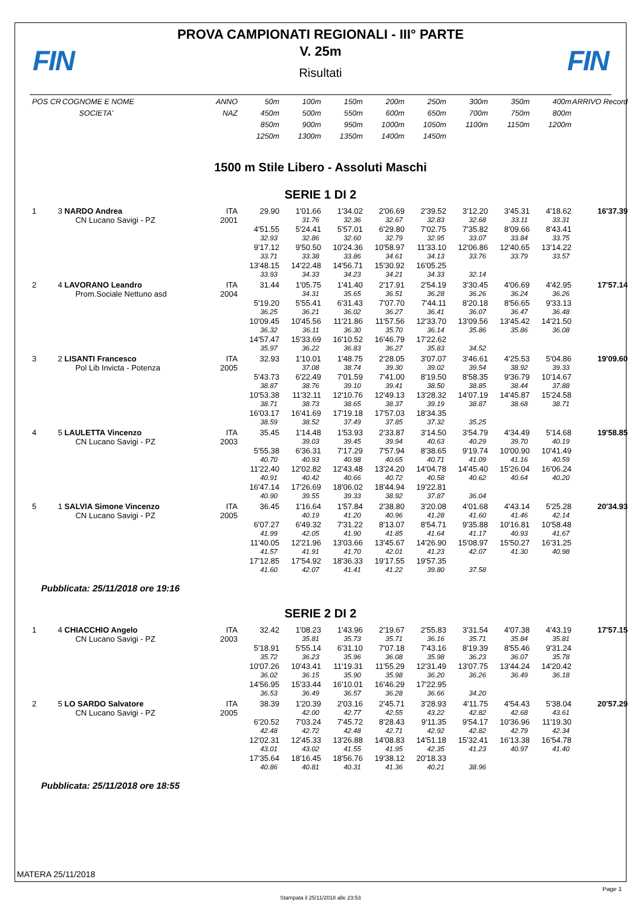FIN
PROVA CAMPIONATI REGIONALI - III° PARTE
V. 25m
Risultati
FIN
| POS | CR | COGNOME E NOME | ANNO | 50m | 100m | 150m | 200m | 250m | 300m | 350m | 400m | ARRIVO Record |
| --- | --- | --- | --- | --- | --- | --- | --- | --- | --- | --- | --- | --- |
| | | SOCIETA' | NAZ | 450m | 500m | 550m | 600m | 650m | 700m | 750m | 800m | |
| | | | | 850m | 900m | 950m | 1000m | 1050m | 1100m | 1150m | 1200m | |
| | | | | 1250m | 1300m | 1350m | 1400m | 1450m | | | | |
1500 m Stile Libero - Assoluti Maschi
SERIE 1 DI 2
| 1 | 3 | NARDO Andrea | ITA | 29.90 | 1'01.66 | 1'34.02 | 2'06.69 | 2'39.52 | 3'12.20 | 3'45.31 | 4'18.62 | 16'37.39 |
| | | CN Lucano Savigi - PZ | 2001 | | 31.76 | 32.36 | 32.67 | 32.83 | 32.68 | 33.11 | 33.31 | |
| | | | | 4'51.55 | 5'24.41 | 5'57.01 | 6'29.80 | 7'02.75 | 7'35.82 | 8'09.66 | 8'43.41 | |
| | | | | 32.93 | 32.86 | 32.60 | 32.79 | 32.95 | 33.07 | 33.84 | 33.75 | |
| | | | | 9'17.12 | 9'50.50 | 10'24.36 | 10'58.97 | 11'33.10 | 12'06.86 | 12'40.65 | 13'14.22 | |
| | | | | 33.71 | 33.38 | 33.86 | 34.61 | 34.13 | 33.76 | 33.79 | 33.57 | |
| | | | | 13'48.15 | 14'22.48 | 14'56.71 | 15'30.92 | 16'05.25 | | | | |
| | | | | 33.93 | 34.33 | 34.23 | 34.21 | 34.33 | 32.14 | | | |
| 2 | 4 | LAVORANO Leandro | ITA | 31.44 | 1'05.75 | 1'41.40 | 2'17.91 | 2'54.19 | 3'30.45 | 4'06.69 | 4'42.95 | 17'57.14 |
| | | Prom.Sociale Nettuno asd | 2004 | | 34.31 | 35.65 | 36.51 | 36.28 | 36.26 | 36.24 | 36.26 | |
| | | | | 5'19.20 | 5'55.41 | 6'31.43 | 7'07.70 | 7'44.11 | 8'20.18 | 8'56.65 | 9'33.13 | |
| | | | | 36.25 | 36.21 | 36.02 | 36.27 | 36.41 | 36.07 | 36.47 | 36.48 | |
| | | | | 10'09.45 | 10'45.56 | 11'21.86 | 11'57.56 | 12'33.70 | 13'09.56 | 13'45.42 | 14'21.50 | |
| | | | | 36.32 | 36.11 | 36.30 | 35.70 | 36.14 | 35.86 | 35.86 | 36.08 | |
| | | | | 14'57.47 | 15'33.69 | 16'10.52 | 16'46.79 | 17'22.62 | | | | |
| | | | | 35.97 | 36.22 | 36.83 | 36.27 | 35.83 | 34.52 | | | |
| 3 | 2 | LISANTI Francesco | ITA | 32.93 | 1'10.01 | 1'48.75 | 2'28.05 | 3'07.07 | 3'46.61 | 4'25.53 | 5'04.86 | 19'09.60 |
| | | Pol Lib Invicta - Potenza | 2005 | | 37.08 | 38.74 | 39.30 | 39.02 | 39.54 | 38.92 | 39.33 | |
| | | | | 5'43.73 | 6'22.49 | 7'01.59 | 7'41.00 | 8'19.50 | 8'58.35 | 9'36.79 | 10'14.67 | |
| | | | | 38.87 | 38.76 | 39.10 | 39.41 | 38.50 | 38.85 | 38.44 | 37.88 | |
| | | | | 10'53.38 | 11'32.11 | 12'10.76 | 12'49.13 | 13'28.32 | 14'07.19 | 14'45.87 | 15'24.58 | |
| | | | | 38.71 | 38.73 | 38.65 | 38.37 | 39.19 | 38.87 | 38.68 | 38.71 | |
| | | | | 16'03.17 | 16'41.69 | 17'19.18 | 17'57.03 | 18'34.35 | | | | |
| | | | | 38.59 | 38.52 | 37.49 | 37.85 | 37.32 | 35.25 | | | |
| 4 | 5 | LAULETTA Vincenzo | ITA | 35.45 | 1'14.48 | 1'53.93 | 2'33.87 | 3'14.50 | 3'54.79 | 4'34.49 | 5'14.68 | 19'58.85 |
| | | CN Lucano Savigi - PZ | 2003 | | 39.03 | 39.45 | 39.94 | 40.63 | 40.29 | 39.70 | 40.19 | |
| | | | | 5'55.38 | 6'36.31 | 7'17.29 | 7'57.94 | 8'38.65 | 9'19.74 | 10'00.90 | 10'41.49 | |
| | | | | 40.70 | 40.93 | 40.98 | 40.65 | 40.71 | 41.09 | 41.16 | 40.59 | |
| | | | | 11'22.40 | 12'02.82 | 12'43.48 | 13'24.20 | 14'04.78 | 14'45.40 | 15'26.04 | 16'06.24 | |
| | | | | 40.91 | 40.42 | 40.66 | 40.72 | 40.58 | 40.62 | 40.64 | 40.20 | |
| | | | | 16'47.14 | 17'26.69 | 18'06.02 | 18'44.94 | 19'22.81 | | | | |
| | | | | 40.90 | 39.55 | 39.33 | 38.92 | 37.87 | 36.04 | | | |
| 5 | 1 | SALVIA Simone Vincenzo | ITA | 36.45 | 1'16.64 | 1'57.84 | 2'38.80 | 3'20.08 | 4'01.68 | 4'43.14 | 5'25.28 | 20'34.93 |
| | | CN Lucano Savigi - PZ | 2005 | | 40.19 | 41.20 | 40.96 | 41.28 | 41.60 | 41.46 | 42.14 | |
| | | | | 6'07.27 | 6'49.32 | 7'31.22 | 8'13.07 | 8'54.71 | 9'35.88 | 10'16.81 | 10'58.48 | |
| | | | | 41.99 | 42.05 | 41.90 | 41.85 | 41.64 | 41.17 | 40.93 | 41.67 | |
| | | | | 11'40.05 | 12'21.96 | 13'03.66 | 13'45.67 | 14'26.90 | 15'08.97 | 15'50.27 | 16'31.25 | |
| | | | | 41.57 | 41.91 | 41.70 | 42.01 | 41.23 | 42.07 | 41.30 | 40.98 | |
| | | | | 17'12.85 | 17'54.92 | 18'36.33 | 19'17.55 | 19'57.35 | | | | |
| | | | | 41.60 | 42.07 | 41.41 | 41.22 | 39.80 | 37.58 | | | |
Pubblicata: 25/11/2018 ore 19:16
SERIE 2 DI 2
| 1 | 4 | CHIACCHIO Angelo | ITA | 32.42 | 1'08.23 | 1'43.96 | 2'19.67 | 2'55.83 | 3'31.54 | 4'07.38 | 4'43.19 | 17'57.15 |
| | | CN Lucano Savigi - PZ | 2003 | | 35.81 | 35.73 | 35.71 | 36.16 | 35.71 | 35.84 | 35.81 | |
| | | | | 5'18.91 | 5'55.14 | 6'31.10 | 7'07.18 | 7'43.16 | 8'19.39 | 8'55.46 | 9'31.24 | |
| | | | | 35.72 | 36.23 | 35.96 | 36.08 | 35.98 | 36.23 | 36.07 | 35.78 | |
| | | | | 10'07.26 | 10'43.41 | 11'19.31 | 11'55.29 | 12'31.49 | 13'07.75 | 13'44.24 | 14'20.42 | |
| | | | | 36.02 | 36.15 | 35.90 | 35.98 | 36.20 | 36.26 | 36.49 | 36.18 | |
| | | | | 14'56.95 | 15'33.44 | 16'10.01 | 16'46.29 | 17'22.95 | | | | |
| | | | | 36.53 | 36.49 | 36.57 | 36.28 | 36.66 | 34.20 | | | |
| 2 | 5 | LO SARDO Salvatore | ITA | 38.39 | 1'20.39 | 2'03.16 | 2'45.71 | 3'28.93 | 4'11.75 | 4'54.43 | 5'38.04 | 20'57.29 |
| | | CN Lucano Savigi - PZ | 2005 | | 42.00 | 42.77 | 42.55 | 43.22 | 42.82 | 42.68 | 43.61 | |
| | | | | 6'20.52 | 7'03.24 | 7'45.72 | 8'28.43 | 9'11.35 | 9'54.17 | 10'36.96 | 11'19.30 | |
| | | | | 42.48 | 42.72 | 42.48 | 42.71 | 42.92 | 42.82 | 42.79 | 42.34 | |
| | | | | 12'02.31 | 12'45.33 | 13'26.88 | 14'08.83 | 14'51.18 | 15'32.41 | 16'13.38 | 16'54.78 | |
| | | | | 43.01 | 43.02 | 41.55 | 41.95 | 42.35 | 41.23 | 40.97 | 41.40 | |
| | | | | 17'35.64 | 18'16.45 | 18'56.76 | 19'38.12 | 20'18.33 | | | | |
| | | | | 40.86 | 40.81 | 40.31 | 41.36 | 40.21 | 38.96 | | | |
Pubblicata: 25/11/2018 ore 18:55
MATERA 25/11/2018
Page 1
Stampata il 25/11/2018 alle 23:53